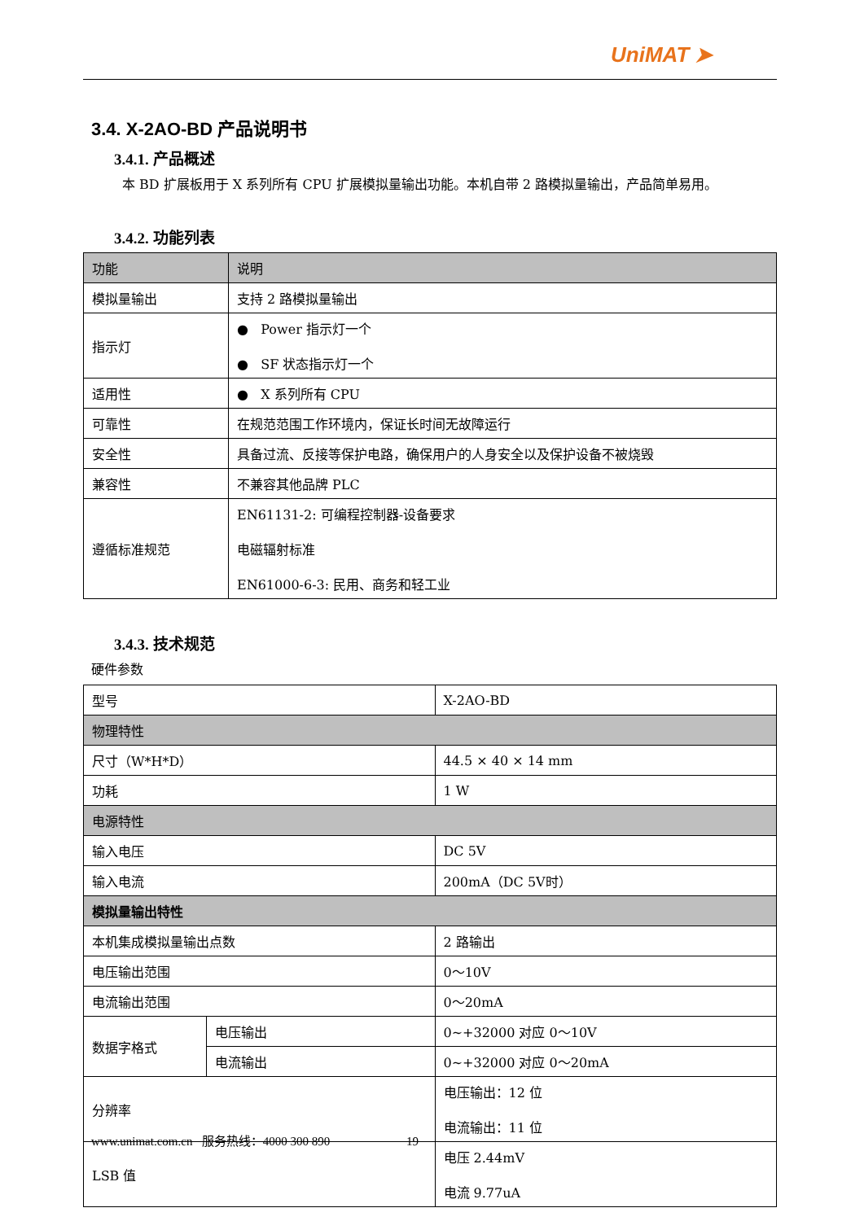UniMAT ➤
3.4. X-2AO-BD 产品说明书
3.4.1. 产品概述
本 BD 扩展板用于 X 系列所有 CPU 扩展模拟量输出功能。本机自带 2 路模拟量输出，产品简单易用。
3.4.2. 功能列表
| 功能 | 说明 |
| 模拟量输出 | 支持 2 路模拟量输出 |
| 指示灯 | ● Power 指示灯一个 ● SF 状态指示灯一个 |
| 适用性 | ● X 系列所有 CPU |
| 可靠性 | 在规范范围工作环境内，保证长时间无故障运行 |
| 安全性 | 具备过流、反接等保护电路，确保用户的人身安全以及保护设备不被烧毁 |
| 兼容性 | 不兼容其他品牌 PLC |
| 遵循标准规范 | EN61131-2: 可编程控制器-设备要求 电磁辐射标准 EN61000-6-3: 民用、商务和轻工业 |
3.4.3. 技术规范
硬件参数
| 型号 | | X-2AO-BD |
| 物理特性 | | |
| 尺寸（W*H*D） | | 44.5 × 40 × 14 mm |
| 功耗 | | 1 W |
| 电源特性 | | |
| 输入电压 | | DC 5V |
| 输入电流 | | 200mA（DC 5V时） |
| 模拟量输出特性 | | |
| 本机集成模拟量输出点数 | | 2 路输出 |
| 电压输出范围 | | 0～10V |
| 电流输出范围 | | 0～20mA |
| 数据字格式 | 电压输出 | 0~+32000 对应 0～10V |
| | 电流输出 | 0~+32000 对应 0～20mA |
| 分辨率 | | 电压输出：12 位 电流输出：11 位 |
| LSB 值 | | 电压 2.44mV 电流 9.77uA |
www.unimat.com.cn 服务热线：4000 300 890 19